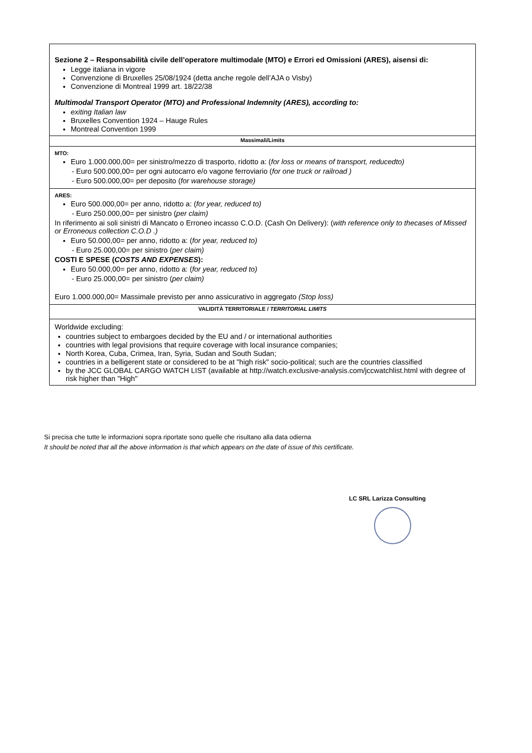Sezione 2 – Responsabilità civile dell’operatore multimodale (MTO) e Errori ed Omissioni (ARES), aisensi di:
Legge italiana in vigore
Convenzione di Bruxelles 25/08/1924 (detta anche regole dell’AJA o Visby)
Convenzione di Montreal 1999 art. 18/22/38
Multimodal Transport Operator (MTO) and Professional Indemnity (ARES), according to:
exiting Italian law
Bruxelles Convention 1924 – Hauge Rules
Montreal Convention 1999
Massimali/Limits
MTO:
Euro 1.000.000,00= per sinistro/mezzo di trasporto, ridotto a: (for loss or means of transport, reducedto)
- Euro 500.000,00= per ogni autocarro e/o vagone ferroviario (for one truck or railroad )
- Euro 500.000,00= per deposito (for warehouse storage)
ARES:
Euro 500.000,00= per anno, ridotto a: (for year, reduced to)
- Euro 250.000,00= per sinistro (per claim)
In riferimento ai soli sinistri di Mancato o Erroneo incasso C.O.D. (Cash On Delivery): (with reference only to thecases of Missed or Erroneous collection C.O.D .)
Euro 50.000,00= per anno, ridotto a: (for year, reduced to)
- Euro 25.000,00= per sinistro (per claim)
COSTI E SPESE (COSTS AND EXPENSES):
Euro 50.000,00= per anno, ridotto a: (for year, reduced to)
- Euro 25.000,00= per sinistro (per claim)
Euro 1.000.000,00= Massimale previsto per anno assicurativo in aggregato (Stop loss)
VALIDITÀ TERRITORIALE / TERRITORIAL LIMITS
Worldwide excluding:
countries subject to embargoes decided by the EU and / or international authorities
countries with legal provisions that require coverage with local insurance companies;
North Korea, Cuba, Crimea, Iran, Syria, Sudan and South Sudan;
countries in a belligerent state or considered to be at "high risk" socio-political; such are the countries classified
by the JCC GLOBAL CARGO WATCH LIST (available at http://watch.exclusive-analysis.com/jccwatchlist.html with degree of risk higher than "High"
Si precisa che tutte le informazioni sopra riportate sono quelle che risultano alla data odierna
It should be noted that all the above information is that which appears on the date of issue of this certificate.
LC SRL Larizza Consulting